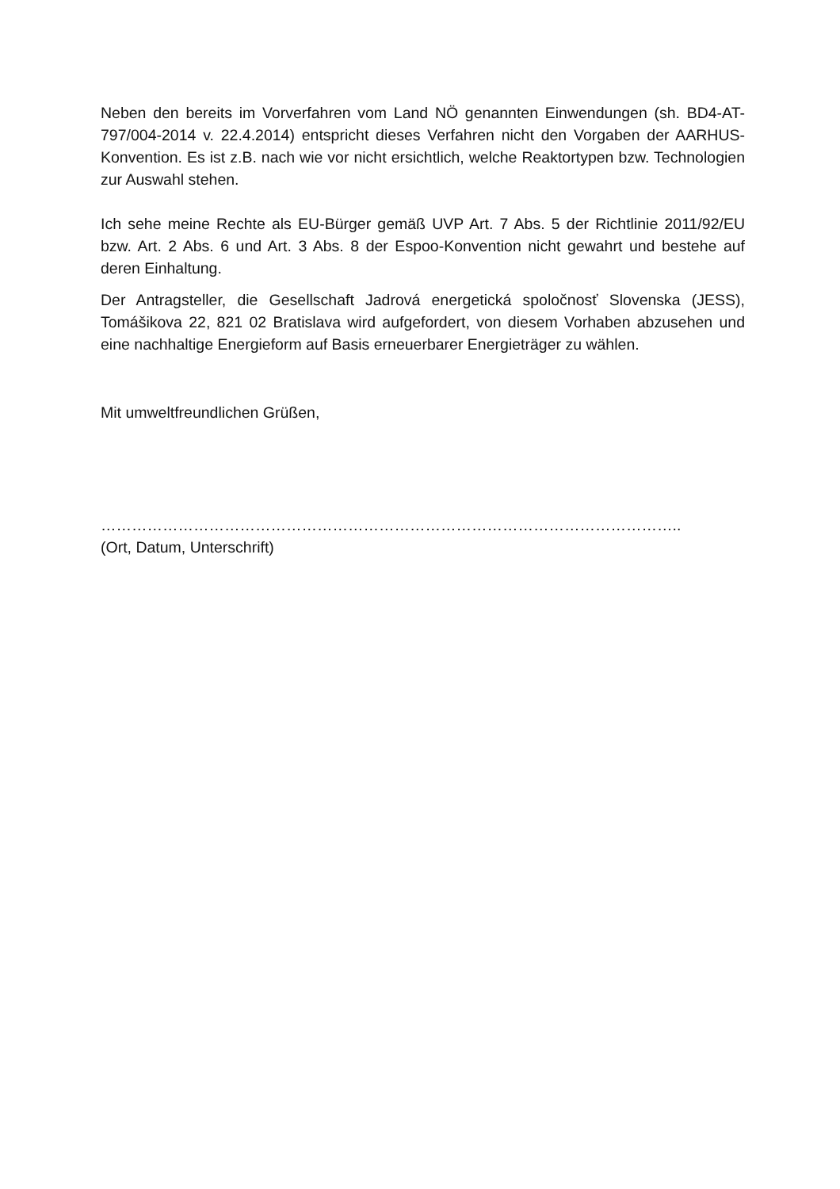Neben den bereits im Vorverfahren vom Land NÖ genannten Einwendungen (sh. BD4-AT-797/004-2014 v. 22.4.2014) entspricht dieses Verfahren nicht den Vorgaben der AARHUS-Konvention. Es ist z.B. nach wie vor nicht ersichtlich, welche Reaktortypen bzw. Technologien zur Auswahl stehen.
Ich sehe meine Rechte als EU-Bürger gemäß UVP Art. 7 Abs. 5 der Richtlinie 2011/92/EU bzw. Art. 2 Abs. 6 und Art. 3 Abs. 8 der Espoo-Konvention nicht gewahrt und bestehe auf deren Einhaltung.
Der Antragsteller, die Gesellschaft Jadrová energetická spoločnosť Slovenska (JESS), Tomášikova 22, 821 02 Bratislava wird aufgefordert, von diesem Vorhaben abzusehen und eine nachhaltige Energieform auf Basis erneuerbarer Energieträger zu wählen.
Mit umweltfreundlichen Grüßen,
…………………………………………………………………………………………………..
(Ort, Datum, Unterschrift)